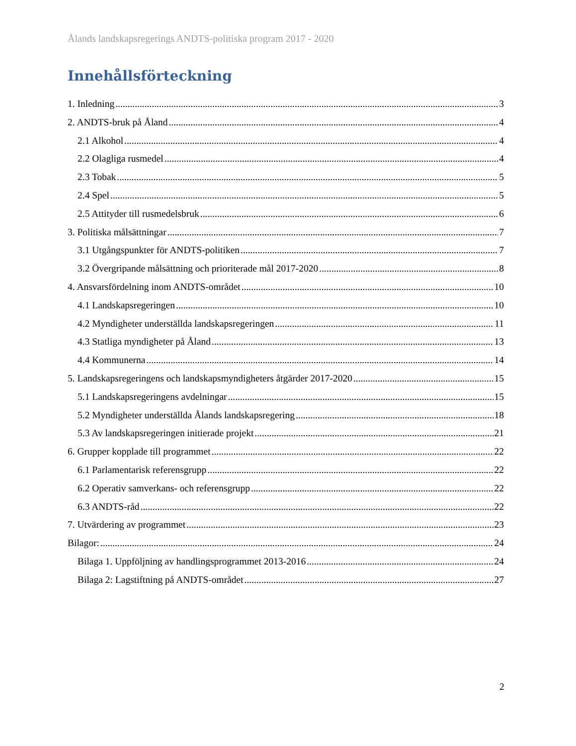Ålands landskapsregerings ANDTS-politiska program 2017 - 2020
Innehållsförteckning
1. Inledning 3
2. ANDTS-bruk på Åland 4
2.1 Alkohol 4
2.2 Olagliga rusmedel 4
2.3 Tobak 5
2.4 Spel 5
2.5 Attityder till rusmedelsbruk 6
3. Politiska målsättningar 7
3.1 Utgångspunkter för ANDTS-politiken 7
3.2 Övergripande målsättning och prioriterade mål 2017-2020 8
4. Ansvarsfördelning inom ANDTS-området 10
4.1 Landskapsregeringen 10
4.2 Myndigheter underställda landskapsregeringen 11
4.3 Statliga myndigheter på Åland 13
4.4 Kommunerna 14
5. Landskapsregeringens och landskapsmyndigheters åtgärder 2017-2020 15
5.1 Landskapsregeringens avdelningar 15
5.2 Myndigheter underställda Ålands landskapsregering 18
5.3 Av landskapsregeringen initierade projekt 21
6. Grupper kopplade till programmet 22
6.1 Parlamentarisk referensgrupp 22
6.2 Operativ samverkans- och referensgrupp 22
6.3 ANDTS-råd 22
7. Utvärdering av programmet 23
Bilagor: 24
Bilaga 1. Uppföljning av handlingsprogrammet 2013-2016 24
Bilaga 2: Lagstiftning på ANDTS-området 27
2